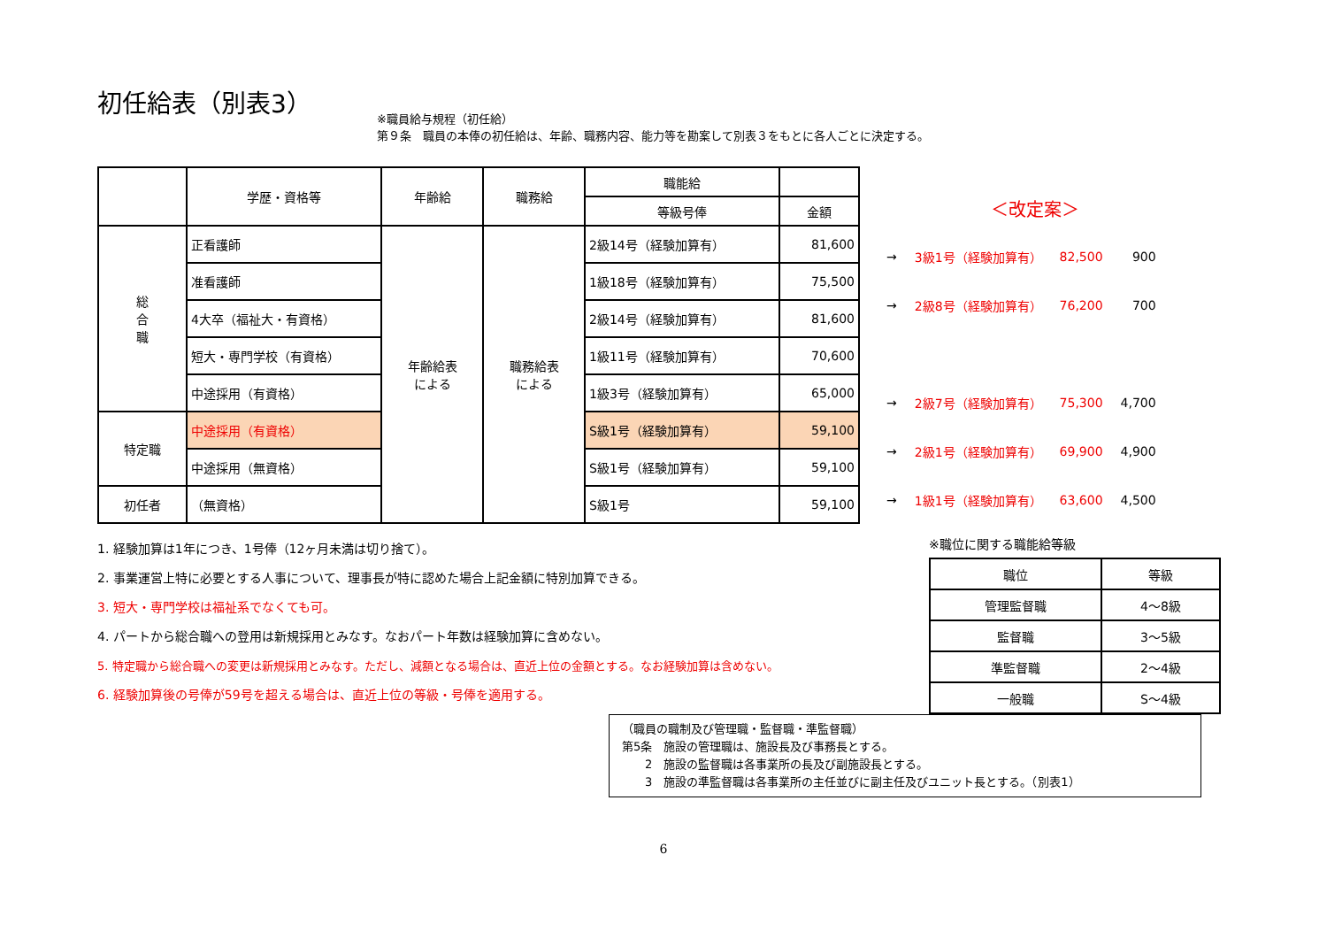初任給表（別表3）
※職員給与規程（初任給）
第９条　職員の本俸の初任給は、年齢、職務内容、能力等を勘案して別表３をもとに各人ごとに決定する。
| | 学歴・資格等 | 年齢給 | 職務給 | 職能給 | |
| --- | --- | --- | --- | --- | --- |
| | | | | 等級号俸 | 金額 |
| 総 合 職 | 正看護師 | 年齢給表 による | 職務給表 による | 2級14号（経験加算有） | 81,600 |
| | 准看護師 | | | 1級18号（経験加算有） | 75,500 |
| | 4大卒（福祉大・有資格） | | | 2級14号（経験加算有） | 81,600 |
| | 短大・専門学校（有資格） | | | 1級11号（経験加算有） | 70,600 |
| | 中途採用（有資格） | | | 1級3号（経験加算有） | 65,000 |
| 特定職 | 中途採用（有資格） | | | S級1号（経験加算有） | 59,100 |
| | 中途採用（無資格） | | | S級1号（経験加算有） | 59,100 |
| 初任者 | （無資格） | | | S級1号 | 59,100 |
| | ＜改定案＞ | | |
| → | 3級1号（経験加算有） | 82,500 | 900 |
| → | 2級8号（経験加算有） | 76,200 | 700 |
| → | 2級7号（経験加算有） | 75,300 | 4,700 |
| → | 2級1号（経験加算有） | 69,900 | 4,900 |
| → | 1級1号（経験加算有） | 63,600 | 4,500 |
1. 経験加算は1年につき、1号俸（12ヶ月未満は切り捨て）。
2. 事業運営上特に必要とする人事について、理事長が特に認めた場合上記金額に特別加算できる。
3. 短大・専門学校は福祉系でなくても可。
4. パートから総合職への登用は新規採用とみなす。なおパート年数は経験加算に含めない。
5. 特定職から総合職への変更は新規採用とみなす。ただし、減額となる場合は、直近上位の金額とする。なお経験加算は含めない。
6. 経験加算後の号俸が59号を超える場合は、直近上位の等級・号俸を適用する。
※職位に関する職能給等級
| 職位 | 等級 |
| 管理監督職 | 4～8級 |
| 監督職 | 3～5級 |
| 準監督職 | 2～4級 |
| 一般職 | S～4級 |
（職員の職制及び管理職・監督職・準監督職）
第5条　施設の管理職は、施設長及び事務長とする。
　　2　施設の監督職は各事業所の長及び副施設長とする。
　　3　施設の準監督職は各事業所の主任並びに副主任及びユニット長とする。（別表1）
6